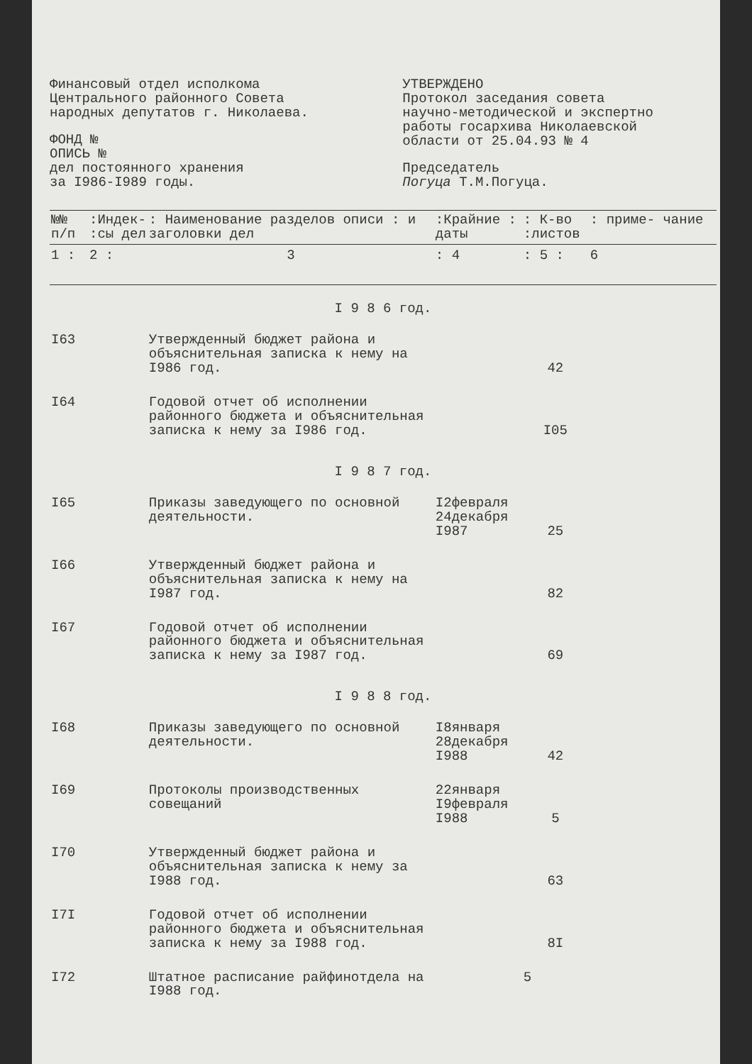Финансовый отдел исполкома
Центрального районного Совета
народных депутатов г. Николаева.
ФОНД №
ОПИСЬ №
дел постоянного хранения
за I986-I989 годы.
УТВЕРЖДЕНО
Протокол заседания совета
научно-методической и экспертно
работы госархива Николаевской
области от 25.04.93 № 4
Председатель
Погуца Т.М.Погуца.
| №№ п/п | :Индек- :сы дел | : Наименование разделов описи : и заголовки дел | :Крайние : даты | : К-во :листов | : приме- чание |
| --- | --- | --- | --- | --- | --- |
| 1 : | 2 : | 3 | : 4 | : 5 : | 6 |
| I 9 8 6 год. | | | | | |
| I63 | | Утвержденный бюджет района и объяснительная записка к нему на I986 год. | | 42 | |
| I64 | | Годовой отчет об исполнении районного бюджета и объяснительная записка к нему за I986 год. | | I05 | |
| I 9 8 7 год. | | | | | |
| I65 | | Приказы заведующего по основной деятельности. | I2февраля 24декабря I987 | 25 | |
| I66 | | Утвержденный бюджет района и объяснительная записка к нему на I987 год. | | 82 | |
| I67 | | Годовой отчет об исполнении районного бюджета и объяснительная записка к нему за I987 год. | | 69 | |
| I 9 8 8 год. | | | | | |
| I68 | | Приказы заведующего по основной деятельности. | I8января 28декабря I988 | 42 | |
| I69 | | Протоколы производственных совещаний | 22января I9февраля I988 | 5 | |
| I70 | | Утвержденный бюджет района и объяснительная записка к нему за I988 год. | | 63 | |
| I7I | | Годовой отчет об исполнении районного бюджета и объяснительная записка к нему за I988 год. | | 8I | |
| I72 | | Штатное расписание райфинотдела на I988 год. | | 5 | |